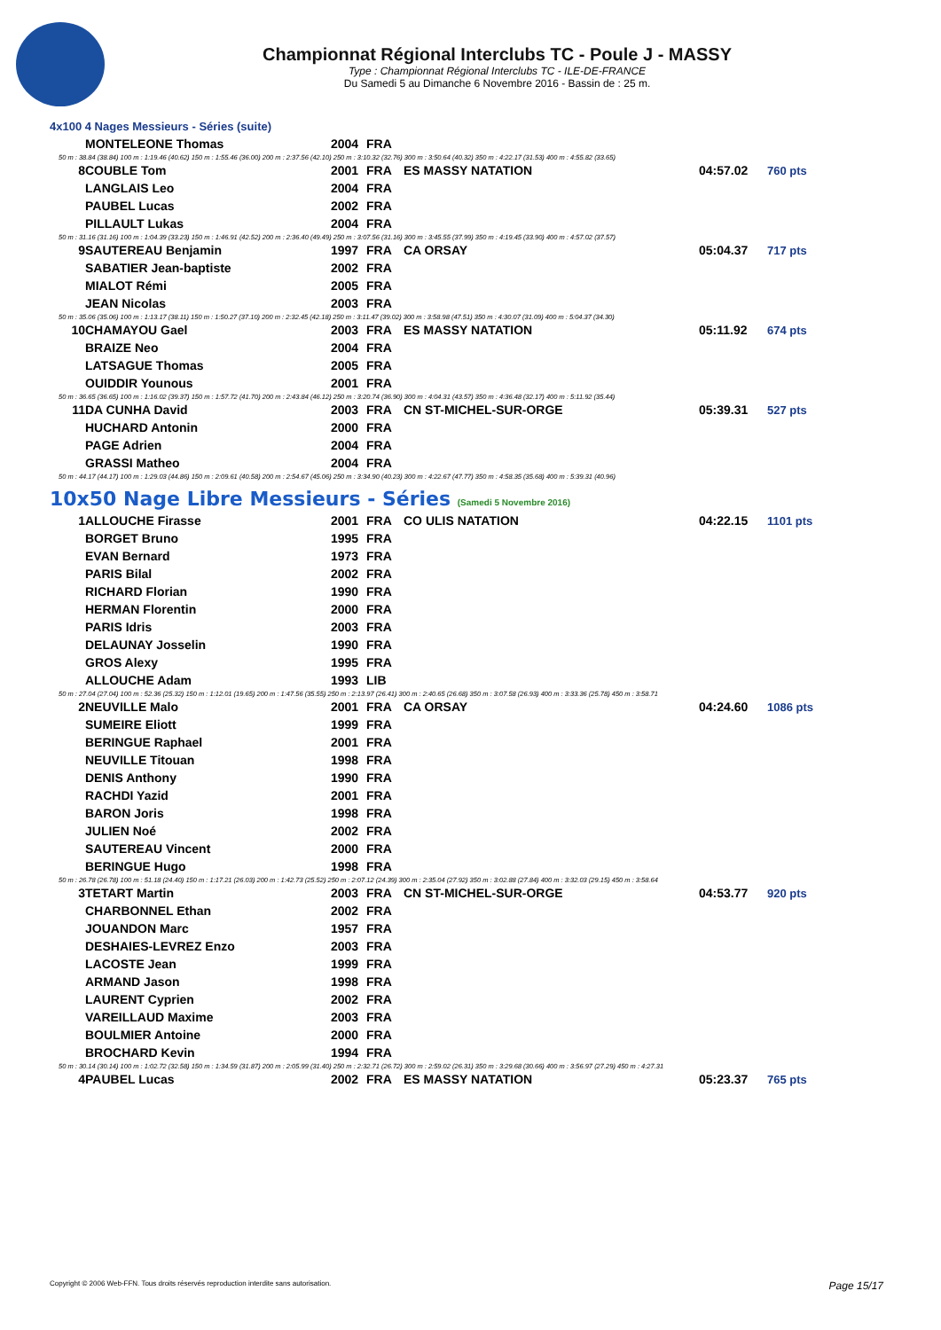Championnat Régional Interclubs TC - Poule J - MASSY
Type : Championnat Régional Interclubs TC - ILE-DE-FRANCE
Du Samedi 5 au Dimanche 6 Novembre 2016 - Bassin de : 25 m.
4x100 4 Nages Messieurs - Séries (suite)
| | MONTELEONE Thomas | 2004 | FRA | | | |
| 50 m : 38.84 (38.84) 100 m : 1:19.46 (40.62) 150 m : 1:55.46 (36.00) 200 m : 2:37.56 (42.10) 250 m : 3:10.32 (32.76) 300 m : 3:50.64 (40.32) 350 m : 4:22.17 (31.53) 400 m : 4:55.82 (33.65) | | | | | | |
| 8 | COUBLE Tom | 2001 | FRA | ES MASSY NATATION | 04:57.02 | 760 pts |
| | LANGLAIS Leo | 2004 | FRA | | | |
| | PAUBEL Lucas | 2002 | FRA | | | |
| | PILLAULT Lukas | 2004 | FRA | | | |
| 50 m : 31.16 (31.16) 100 m : 1:04.39 (33.23) 150 m : 1:46.91 (42.52) 200 m : 2:36.40 (49.49) 250 m : 3:07.56 (31.16) 300 m : 3:45.55 (37.99) 350 m : 4:19.45 (33.90) 400 m : 4:57.02 (37.57) | | | | | | |
| 9 | SAUTEREAU Benjamin | 1997 | FRA | CA ORSAY | 05:04.37 | 717 pts |
| | SABATIER Jean-baptiste | 2002 | FRA | | | |
| | MIALOT Rémi | 2005 | FRA | | | |
| | JEAN Nicolas | 2003 | FRA | | | |
| 50 m : 35.06 (35.06) 100 m : 1:13.17 (38.11) 150 m : 1:50.27 (37.10) 200 m : 2:32.45 (42.18) 250 m : 3:11.47 (39.02) 300 m : 3:58.98 (47.51) 350 m : 4:30.07 (31.09) 400 m : 5:04.37 (34.30) | | | | | | |
| 10 | CHAMAYOU Gael | 2003 | FRA | ES MASSY NATATION | 05:11.92 | 674 pts |
| | BRAIZE Neo | 2004 | FRA | | | |
| | LATSAGUE Thomas | 2005 | FRA | | | |
| | OUIDDIR Younous | 2001 | FRA | | | |
| 50 m : 36.65 (36.65) 100 m : 1:16.02 (39.37) 150 m : 1:57.72 (41.70) 200 m : 2:43.84 (46.12) 250 m : 3:20.74 (36.90) 300 m : 4:04.31 (43.57) 350 m : 4:36.48 (32.17) 400 m : 5:11.92 (35.44) | | | | | | |
| 11 | DA CUNHA David | 2003 | FRA | CN ST-MICHEL-SUR-ORGE | 05:39.31 | 527 pts |
| | HUCHARD Antonin | 2000 | FRA | | | |
| | PAGE Adrien | 2004 | FRA | | | |
| | GRASSI Matheo | 2004 | FRA | | | |
| 50 m : 44.17 (44.17) 100 m : 1:29.03 (44.86) 150 m : 2:09.61 (40.58) 200 m : 2:54.67 (45.06) 250 m : 3:34.90 (40.23) 300 m : 4:22.67 (47.77) 350 m : 4:58.35 (35.68) 400 m : 5:39.31 (40.96) | | | | | | |
10x50 Nage Libre Messieurs - Séries (Samedi 5 Novembre 2016)
| 1 | ALLOUCHE Firasse | 2001 | FRA | CO ULIS NATATION | 04:22.15 | 1101 pts |
| | BORGET Bruno | 1995 | FRA | | | |
| | EVAN Bernard | 1973 | FRA | | | |
| | PARIS Bilal | 2002 | FRA | | | |
| | RICHARD Florian | 1990 | FRA | | | |
| | HERMAN Florentin | 2000 | FRA | | | |
| | PARIS Idris | 2003 | FRA | | | |
| | DELAUNAY Josselin | 1990 | FRA | | | |
| | GROS Alexy | 1995 | FRA | | | |
| | ALLOUCHE Adam | 1993 | LIB | | | |
| 50 m : 27.04 (27.04) 100 m : 52.36 (25.32) 150 m : 1:12.01 (19.65) 200 m : 1:47.56 (35.55) 250 m : 2:13.97 (26.41) 300 m : 2:40.65 (26.68) 350 m : 3:07.58 (26.93) 400 m : 3:33.36 (25.78) 450 m : 3:58.71 | | | | | | |
| 2 | NEUVILLE Malo | 2001 | FRA | CA ORSAY | 04:24.60 | 1086 pts |
| | SUMEIRE Eliott | 1999 | FRA | | | |
| | BERINGUE Raphael | 2001 | FRA | | | |
| | NEUVILLE Titouan | 1998 | FRA | | | |
| | DENIS Anthony | 1990 | FRA | | | |
| | RACHDI Yazid | 2001 | FRA | | | |
| | BARON Joris | 1998 | FRA | | | |
| | JULIEN Noé | 2002 | FRA | | | |
| | SAUTEREAU Vincent | 2000 | FRA | | | |
| | BERINGUE Hugo | 1998 | FRA | | | |
| 50 m : 26.78 (26.78) 100 m : 51.18 (24.40) 150 m : 1:17.21 (26.03) 200 m : 1:42.73 (25.52) 250 m : 2:07.12 (24.39) 300 m : 2:35.04 (27.92) 350 m : 3:02.88 (27.84) 400 m : 3:32.03 (29.15) 450 m : 3:58.64 | | | | | | |
| 3 | TETART Martin | 2003 | FRA | CN ST-MICHEL-SUR-ORGE | 04:53.77 | 920 pts |
| | CHARBONNEL Ethan | 2002 | FRA | | | |
| | JOUANDON Marc | 1957 | FRA | | | |
| | DESHAIES-LEVREZ Enzo | 2003 | FRA | | | |
| | LACOSTE Jean | 1999 | FRA | | | |
| | ARMAND Jason | 1998 | FRA | | | |
| | LAURENT Cyprien | 2002 | FRA | | | |
| | VAREILLAUD Maxime | 2003 | FRA | | | |
| | BOULMIER Antoine | 2000 | FRA | | | |
| | BROCHARD Kevin | 1994 | FRA | | | |
| 50 m : 30.14 (30.14) 100 m : 1:02.72 (32.58) 150 m : 1:34.59 (31.87) 200 m : 2:05.99 (31.40) 250 m : 2:32.71 (26.72) 300 m : 2:59.02 (26.31) 350 m : 3:29.68 (30.66) 400 m : 3:56.97 (27.29) 450 m : 4:27.31 | | | | | | |
| 4 | PAUBEL Lucas | 2002 | FRA | ES MASSY NATATION | 05:23.37 | 765 pts |
Copyright © 2006 Web-FFN. Tous droits réservés reproduction interdite sans autorisation. Page 15/17